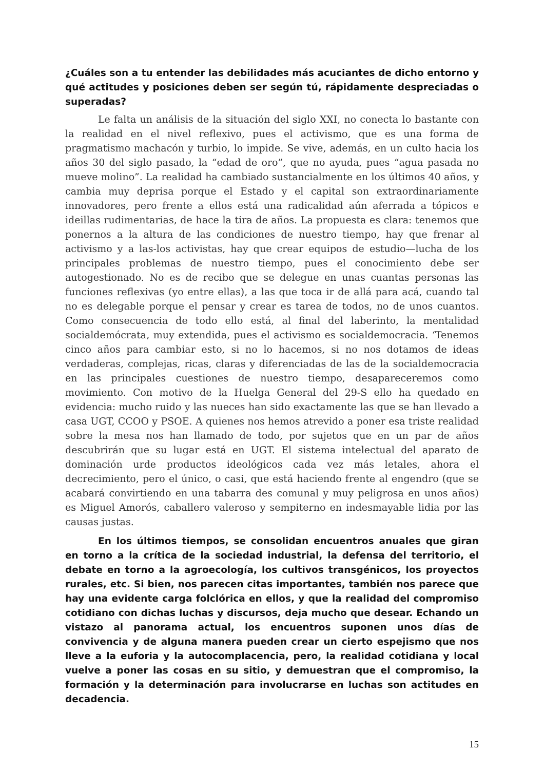¿Cuáles son a tu entender las debilidades más acuciantes de dicho entorno y qué actitudes y posiciones deben ser según tú, rápidamente despreciadas o superadas?
Le falta un análisis de la situación del siglo XXI, no conecta lo bastante con la realidad en el nivel reflexivo, pues el activismo, que es una forma de pragmatismo machacón y turbio, lo impide. Se vive, además, en un culto hacia los años 30 del siglo pasado, la “edad de oro”, que no ayuda, pues “agua pasada no mueve molino”. La realidad ha cambiado sustancialmente en los últimos 40 años, y cambia muy deprisa porque el Estado y el capital son extraordinariamente innovadores, pero frente a ellos está una radicalidad aún aferrada a tópicos e ideillas rudimentarias, de hace la tira de años. La propuesta es clara: tenemos que ponernos a la altura de las condiciones de nuestro tiempo, hay que frenar al activismo y a las-los activistas, hay que crear equipos de estudio—lucha de los principales problemas de nuestro tiempo, pues el conocimiento debe ser autogestionado. No es de recibo que se delegue en unas cuantas personas las funciones reflexivas (yo entre ellas), a las que toca ir de allá para acá, cuando tal no es delegable porque el pensar y crear es tarea de todos, no de unos cuantos. Como consecuencia de todo ello está, al final del laberinto, la mentalidad socialdemócrata, muy extendida, pues el activismo es socialdemocracia. ‘Tenemos cinco años para cambiar esto, si no lo hacemos, si no nos dotamos de ideas verdaderas, complejas, ricas, claras y diferenciadas de las de la socialdemocracia en las principales cuestiones de nuestro tiempo, desapareceremos como movimiento. Con motivo de la Huelga General del 29-S ello ha quedado en evidencia: mucho ruido y las nueces han sido exactamente las que se han llevado a casa UGT, CCOO y PSOE. A quienes nos hemos atrevido a poner esa triste realidad sobre la mesa nos han llamado de todo, por sujetos que en un par de años descubrirán que su lugar está en UGT. El sistema intelectual del aparato de dominación urde productos ideológicos cada vez más letales, ahora el decrecimiento, pero el único, o casi, que está haciendo frente al engendro (que se acabará convirtiendo en una tabarra des comunal y muy peligrosa en unos años) es Miguel Amorós, caballero valeroso y sempiterno en indesmayable lidia por las causas justas.
En los últimos tiempos, se consolidan encuentros anuales que giran en torno a la crítica de la sociedad industrial, la defensa del territorio, el debate en torno a la agroecología, los cultivos transgénicos, los proyectos rurales, etc. Si bien, nos parecen citas importantes, también nos parece que hay una evidente carga folclórica en ellos, y que la realidad del compromiso cotidiano con dichas luchas y discursos, deja mucho que desear. Echando un vistazo al panorama actual, los encuentros suponen unos días de convivencia y de alguna manera pueden crear un cierto espejismo que nos lleve a la euforia y la autocomplacencia, pero, la realidad cotidiana y local vuelve a poner las cosas en su sitio, y demuestran que el compromiso, la formación y la determinación para involucrarse en luchas son actitudes en decadencia.
15